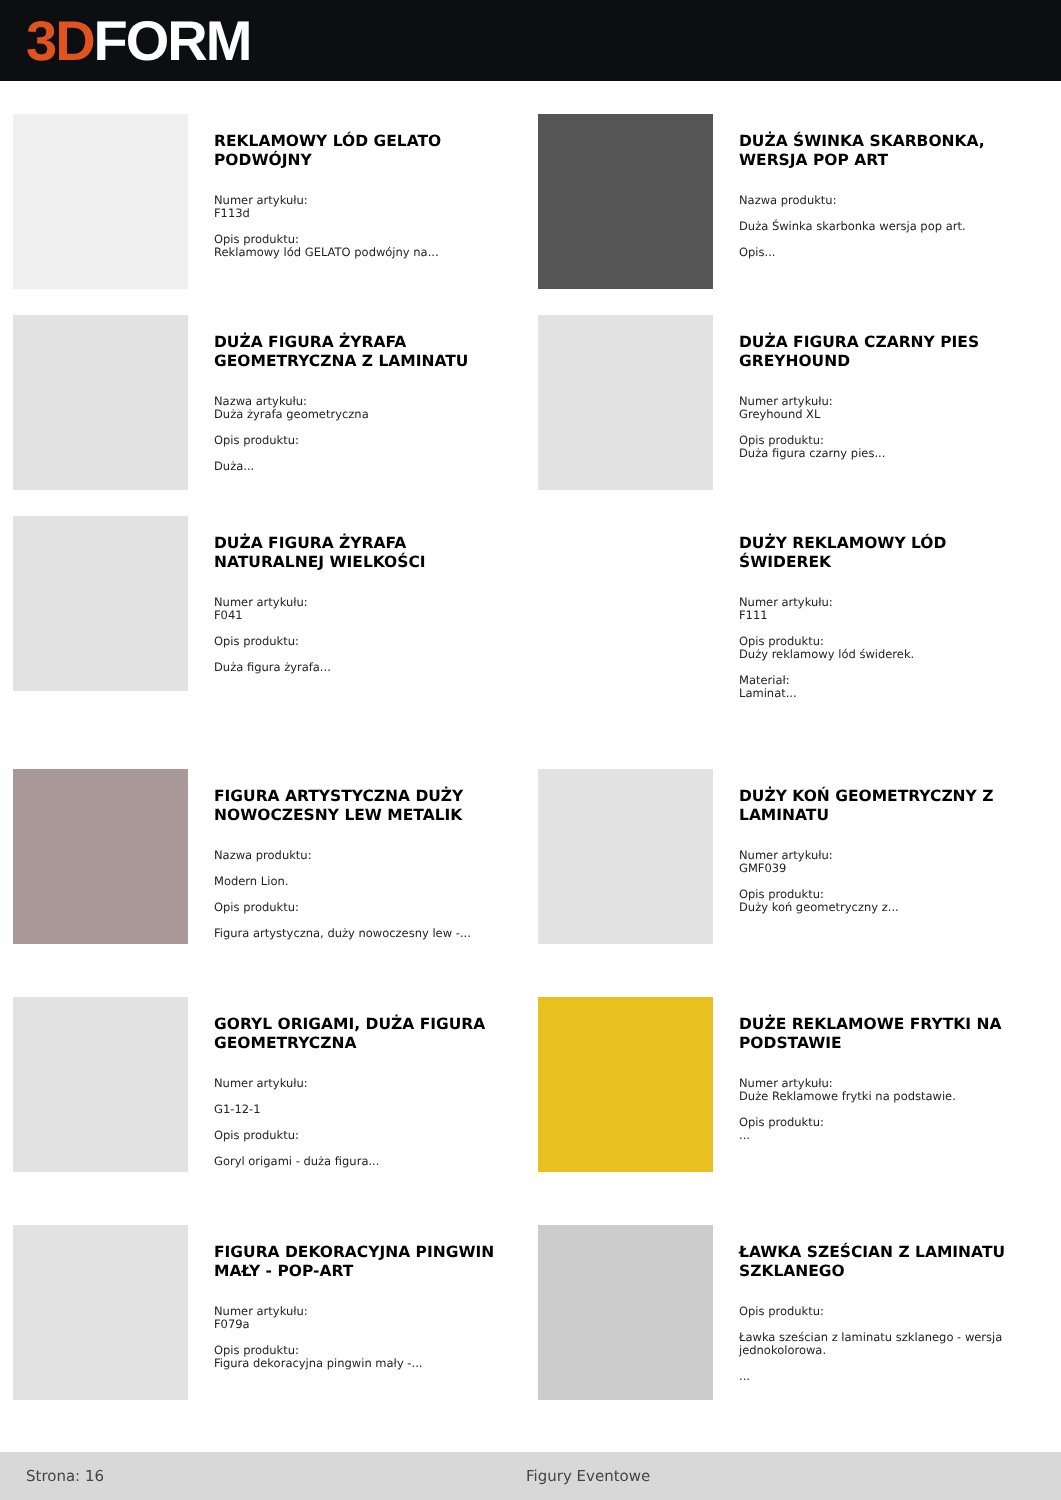3D FORM
REKLAMOWY LÓD GELATO PODWÓJNY
Numer artykułu:
F113d
Opis produktu:
Reklamowy lód GELATO podwójny na...
DUŻA ŚWINKA SKARBONKA, WERSJA POP ART
Nazwa produktu:
Duża Świnka skarbonka wersja pop art.
Opis...
DUŻA FIGURA ŻYRAFA GEOMETRYCZNA Z LAMINATU
Nazwa artykułu:
Duża żyrafa geometryczna
Opis produktu:
Duża...
DUŻA FIGURA CZARNY PIES GREYHOUND
Numer artykułu:
Greyhound XL
Opis produktu:
Duża figura czarny pies...
DUŻA FIGURA ŻYRAFA NATURALNEJ WIELKOŚCI
Numer artykułu:
F041
Opis produktu:
Duża figura żyrafa...
DUŻY REKLAMOWY LÓD ŚWIDEREK
Numer artykułu:
F111
Opis produktu:
Duży reklamowy lód świderek.
Materiał:
Laminat...
FIGURA ARTYSTYCZNA DUŻY NOWOCZESNY LEW METALIK
Nazwa produktu:
Modern Lion.
Opis produktu:
Figura artystyczna, duży nowoczesny lew -...
DUŻY KOŃ GEOMETRYCZNY Z LAMINATU
Numer artykułu:
GMF039
Opis produktu:
Duży koń geometryczny z...
GORYL ORIGAMI, DUŻA FIGURA GEOMETRYCZNA
Numer artykułu:
G1-12-1
Opis produktu:
Goryl origami - duża figura...
DUŻE REKLAMOWE FRYTKI NA PODSTAWIE
Numer artykułu:
Duże Reklamowe frytki na podstawie.
Opis produktu:
...
FIGURA DEKORACYJNA PINGWIN MAŁY - POP-ART
Numer artykułu:
F079a
Opis produktu:
Figura dekoracyjna pingwin mały -...
ŁAWKA SZEŚCIAN Z LAMINATU SZKLANEGO
Opis produktu:
Ławka sześcian z laminatu szklanego - wersja jednokolorowa.
...
Strona: 16 Figury Eventowe